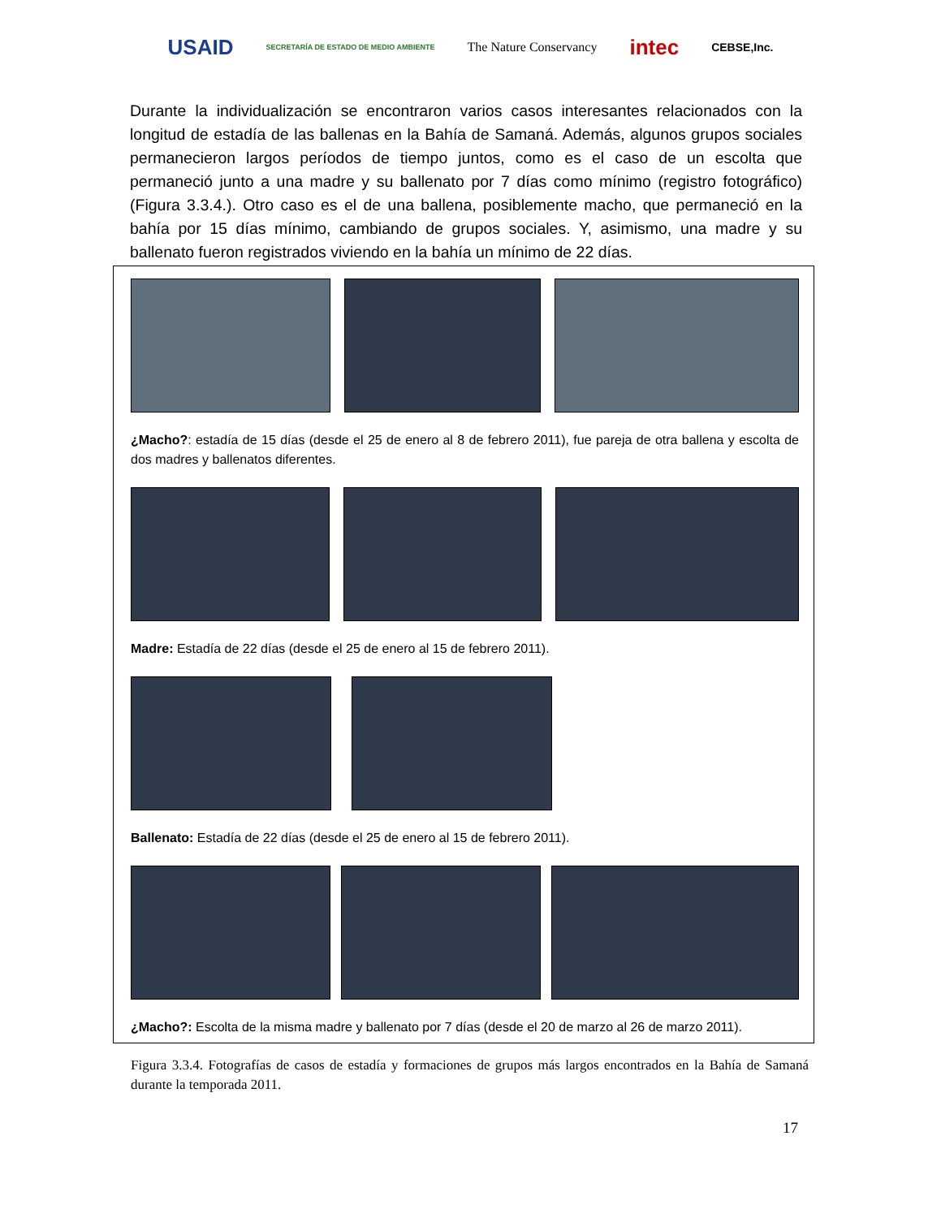USAID SECRETARÍA DE ESTADO DE MEDIO AMBIENTE The Nature Conservancy intec CEBSE,Inc.
Durante la individualización se encontraron varios casos interesantes relacionados con la longitud de estadía de las ballenas en la Bahía de Samaná. Además, algunos grupos sociales permanecieron largos períodos de tiempo juntos, como es el caso de un escolta que permaneció junto a una madre y su ballenato por 7 días como mínimo (registro fotográfico) (Figura 3.3.4.). Otro caso es el de una ballena, posiblemente macho, que permaneció en la bahía por 15 días mínimo, cambiando de grupos sociales. Y, asimismo, una madre y su ballenato fueron registrados viviendo en la bahía un mínimo de 22 días.
¿Macho?: estadía de 15 días (desde el 25 de enero al 8 de febrero 2011), fue pareja de otra ballena y escolta de dos madres y ballenatos diferentes.
Madre: Estadía de 22 días (desde el 25 de enero al 15 de febrero 2011).
Ballenato: Estadía de 22 días (desde el 25 de enero al 15 de febrero 2011).
¿Macho?: Escolta de la misma madre y ballenato por 7 días (desde el 20 de marzo al 26 de marzo 2011).
Figura 3.3.4. Fotografías de casos de estadía y formaciones de grupos más largos encontrados en la Bahía de Samaná durante la temporada 2011.
17